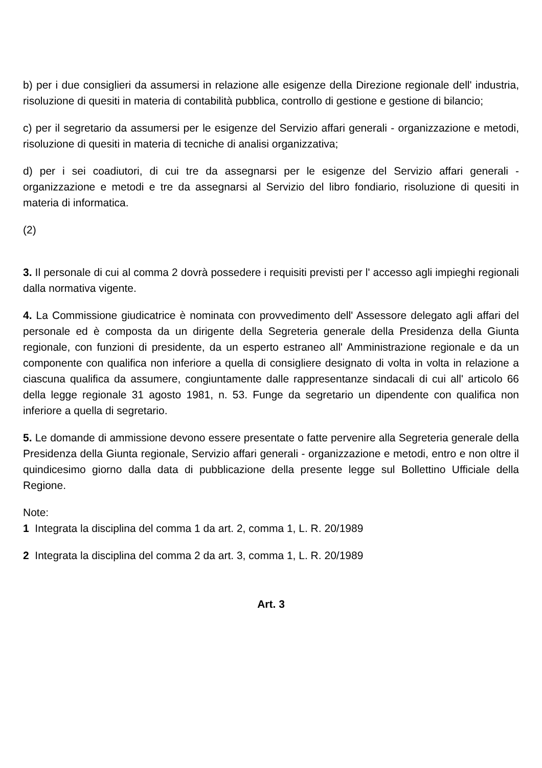b) per i due consiglieri da assumersi in relazione alle esigenze della Direzione regionale dell' industria, risoluzione di quesiti in materia di contabilità pubblica, controllo di gestione e gestione di bilancio;
c) per il segretario da assumersi per le esigenze del Servizio affari generali - organizzazione e metodi, risoluzione di quesiti in materia di tecniche di analisi organizzativa;
d) per i sei coadiutori, di cui tre da assegnarsi per le esigenze del Servizio affari generali - organizzazione e metodi e tre da assegnarsi al Servizio del libro fondiario, risoluzione di quesiti in materia di informatica.
(2)
3. Il personale di cui al comma 2 dovrà possedere i requisiti previsti per l' accesso agli impieghi regionali dalla normativa vigente.
4. La Commissione giudicatrice è nominata con provvedimento dell' Assessore delegato agli affari del personale ed è composta da un dirigente della Segreteria generale della Presidenza della Giunta regionale, con funzioni di presidente, da un esperto estraneo all' Amministrazione regionale e da un componente con qualifica non inferiore a quella di consigliere designato di volta in volta in relazione a ciascuna qualifica da assumere, congiuntamente dalle rappresentanze sindacali di cui all' articolo 66 della legge regionale 31 agosto 1981, n. 53. Funge da segretario un dipendente con qualifica non inferiore a quella di segretario.
5. Le domande di ammissione devono essere presentate o fatte pervenire alla Segreteria generale della Presidenza della Giunta regionale, Servizio affari generali - organizzazione e metodi, entro e non oltre il quindicesimo giorno dalla data di pubblicazione della presente legge sul Bollettino Ufficiale della Regione.
Note:
1 Integrata la disciplina del comma 1 da art. 2, comma 1, L. R. 20/1989
2 Integrata la disciplina del comma 2 da art. 3, comma 1, L. R. 20/1989
Art. 3